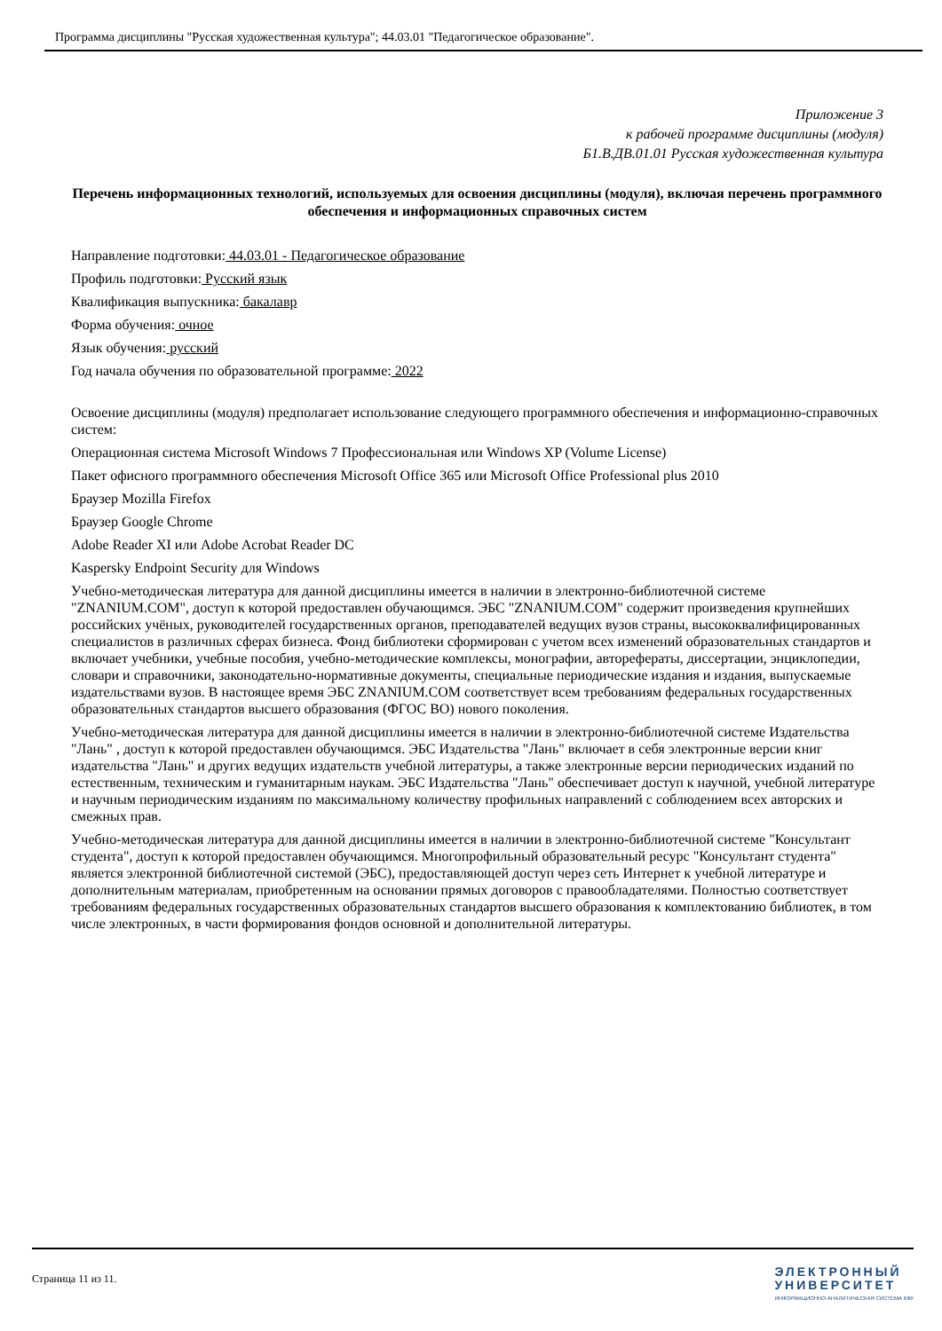Программа дисциплины "Русская художественная культура"; 44.03.01 "Педагогическое образование".
Приложение 3
к рабочей программе дисциплины (модуля)
Б1.В.ДВ.01.01 Русская художественная культура
Перечень информационных технологий, используемых для освоения дисциплины (модуля), включая перечень программного обеспечения и информационных справочных систем
Направление подготовки: 44.03.01 - Педагогическое образование
Профиль подготовки: Русский язык
Квалификация выпускника: бакалавр
Форма обучения: очное
Язык обучения: русский
Год начала обучения по образовательной программе: 2022
Освоение дисциплины (модуля) предполагает использование следующего программного обеспечения и информационно-справочных систем:
Операционная система Microsoft Windows 7 Профессиональная или Windows XP (Volume License)
Пакет офисного программного обеспечения Microsoft Office 365 или Microsoft Office Professional plus 2010
Браузер Mozilla Firefox
Браузер Google Chrome
Adobe Reader XI или Adobe Acrobat Reader DC
Kaspersky Endpoint Security для Windows
Учебно-методическая литература для данной дисциплины имеется в наличии в электронно-библиотечной системе "ZNANIUM.COM", доступ к которой предоставлен обучающимся. ЭБС "ZNANIUM.COM" содержит произведения крупнейших российских учёных, руководителей государственных органов, преподавателей ведущих вузов страны, высококвалифицированных специалистов в различных сферах бизнеса. Фонд библиотеки сформирован с учетом всех изменений образовательных стандартов и включает учебники, учебные пособия, учебно-методические комплексы, монографии, авторефераты, диссертации, энциклопедии, словари и справочники, законодательно-нормативные документы, специальные периодические издания и издания, выпускаемые издательствами вузов. В настоящее время ЭБС ZNANIUM.COM соответствует всем требованиям федеральных государственных образовательных стандартов высшего образования (ФГОС ВО) нового поколения.
Учебно-методическая литература для данной дисциплины имеется в наличии в электронно-библиотечной системе Издательства "Лань" , доступ к которой предоставлен обучающимся. ЭБС Издательства "Лань" включает в себя электронные версии книг издательства "Лань" и других ведущих издательств учебной литературы, а также электронные версии периодических изданий по естественным, техническим и гуманитарным наукам. ЭБС Издательства "Лань" обеспечивает доступ к научной, учебной литературе и научным периодическим изданиям по максимальному количеству профильных направлений с соблюдением всех авторских и смежных прав.
Учебно-методическая литература для данной дисциплины имеется в наличии в электронно-библиотечной системе "Консультант студента", доступ к которой предоставлен обучающимся. Многопрофильный образовательный ресурс "Консультант студента" является электронной библиотечной системой (ЭБС), предоставляющей доступ через сеть Интернет к учебной литературе и дополнительным материалам, приобретенным на основании прямых договоров с правообладателями. Полностью соответствует требованиям федеральных государственных образовательных стандартов высшего образования к комплектованию библиотек, в том числе электронных, в части формирования фондов основной и дополнительной литературы.
Страница 11 из 11.
ЭЛЕКТРОННЫЙ
УНИВЕРСИТЕТ
ИНФОРМАЦИОННО-АНАЛИТИЧЕСКАЯ СИСТЕМА КФУ